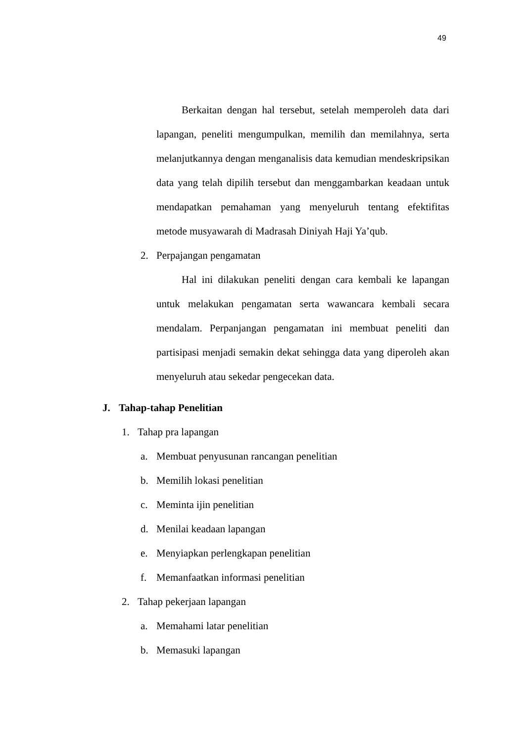49
Berkaitan dengan hal tersebut, setelah memperoleh data dari lapangan, peneliti mengumpulkan, memilih dan memilahnya, serta melanjutkannya dengan menganalisis data kemudian mendeskripsikan data yang telah dipilih tersebut dan menggambarkan keadaan untuk mendapatkan pemahaman yang menyeluruh tentang efektifitas metode musyawarah di Madrasah Diniyah Haji Ya’qub.
2. Perpajangan pengamatan
Hal ini dilakukan peneliti dengan cara kembali ke lapangan untuk melakukan pengamatan serta wawancara kembali secara mendalam. Perpanjangan pengamatan ini membuat peneliti dan partisipasi menjadi semakin dekat sehingga data yang diperoleh akan menyeluruh atau sekedar pengecekan data.
J. Tahap-tahap Penelitian
1. Tahap pra lapangan
a. Membuat penyusunan rancangan penelitian
b. Memilih lokasi penelitian
c. Meminta ijin penelitian
d. Menilai keadaan lapangan
e. Menyiapkan perlengkapan penelitian
f. Memanfaatkan informasi penelitian
2. Tahap pekerjaan lapangan
a. Memahami latar penelitian
b. Memasuki lapangan